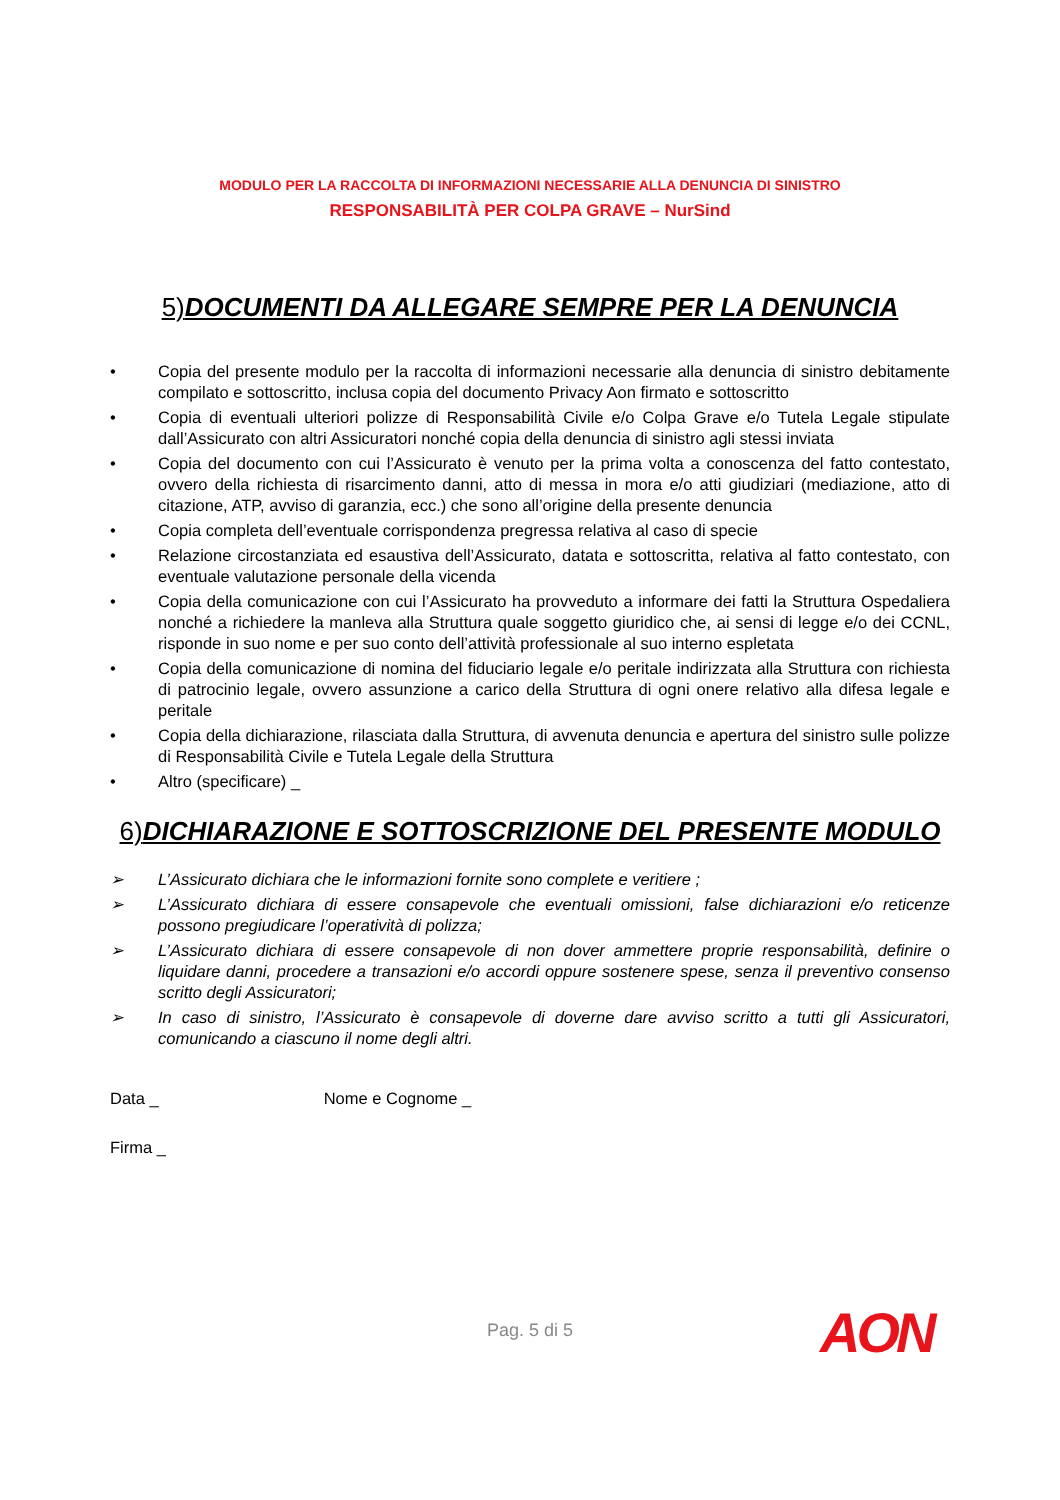MODULO PER LA RACCOLTA DI INFORMAZIONI NECESSARIE ALLA DENUNCIA DI SINISTRO
RESPONSABILITÀ PER COLPA GRAVE – NurSind
5) DOCUMENTI DA ALLEGARE SEMPRE PER LA DENUNCIA
• Copia del presente modulo per la raccolta di informazioni necessarie alla denuncia di sinistro debitamente compilato e sottoscritto, inclusa copia del documento Privacy Aon firmato e sottoscritto
• Copia di eventuali ulteriori polizze di Responsabilità Civile e/o Colpa Grave e/o Tutela Legale stipulate dall’Assicurato con altri Assicuratori nonché copia della denuncia di sinistro agli stessi inviata
• Copia del documento con cui l’Assicurato è venuto per la prima volta a conoscenza del fatto contestato, ovvero della richiesta di risarcimento danni, atto di messa in mora e/o atti giudiziari (mediazione, atto di citazione, ATP, avviso di garanzia, ecc.) che sono all’origine della presente denuncia
• Copia completa dell’eventuale corrispondenza pregressa relativa al caso di specie
• Relazione circostanziata ed esaustiva dell’Assicurato, datata e sottoscritta, relativa al fatto contestato, con eventuale valutazione personale della vicenda
• Copia della comunicazione con cui l’Assicurato ha provveduto a informare dei fatti la Struttura Ospedaliera nonché a richiedere la manleva alla Struttura quale soggetto giuridico che, ai sensi di legge e/o dei CCNL, risponde in suo nome e per suo conto dell’attività professionale al suo interno espletata
• Copia della comunicazione di nomina del fiduciario legale e/o peritale indirizzata alla Struttura con richiesta di patrocinio legale, ovvero assunzione a carico della Struttura di ogni onere relativo alla difesa legale e peritale
• Copia della dichiarazione, rilasciata dalla Struttura, di avvenuta denuncia e apertura del sinistro sulle polizze di Responsabilità Civile e Tutela Legale della Struttura
• Altro (specificare) _
6) DICHIARAZIONE E SOTTOSCRIZIONE DEL PRESENTE MODULO
➢ L’Assicurato dichiara che le informazioni fornite sono complete e veritiere ;
➢ L’Assicurato dichiara di essere consapevole che eventuali omissioni, false dichiarazioni e/o reticenze possono pregiudicare l’operatività di polizza;
➢ L’Assicurato dichiara di essere consapevole di non dover ammettere proprie responsabilità, definire o liquidare danni, procedere a transazioni e/o accordi oppure sostenere spese, senza il preventivo consenso scritto degli Assicuratori;
➢ In caso di sinistro, l’Assicurato è consapevole di doverne dare avviso scritto a tutti gli Assicuratori, comunicando a ciascuno il nome degli altri.
Data _ Nome e Cognome _
Firma _
Pag. 5 di 5 AON